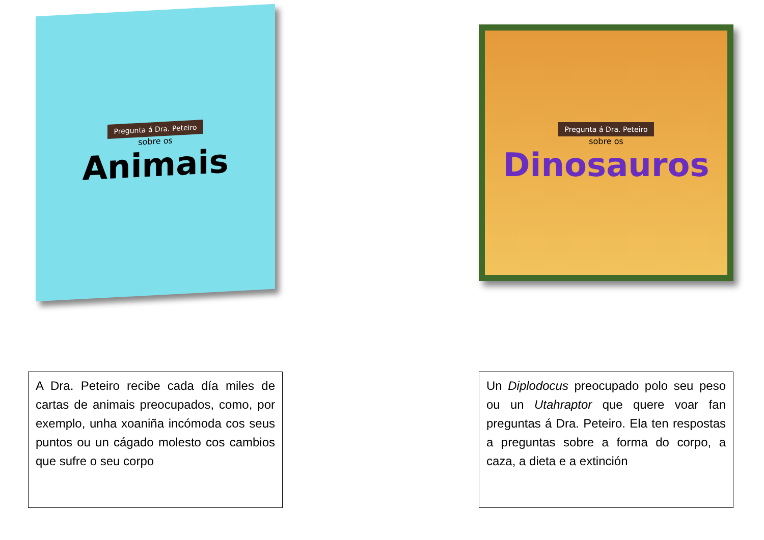Pregunta á Dra. Peteiro
sobre os
Animais
A Dra. Peteiro recibe cada día miles de cartas de animais preocupados, como, por exemplo, unha xoaniña incómoda cos seus puntos ou un cágado molesto cos cambios que sufre o seu corpo
Pregunta á Dra. Peteiro
sobre os
Dinosauros
Un Diplodocus preocupado polo seu peso ou un Utahraptor que quere voar fan preguntas á Dra. Peteiro. Ela ten respostas a preguntas sobre a forma do corpo, a caza, a dieta e a extinción